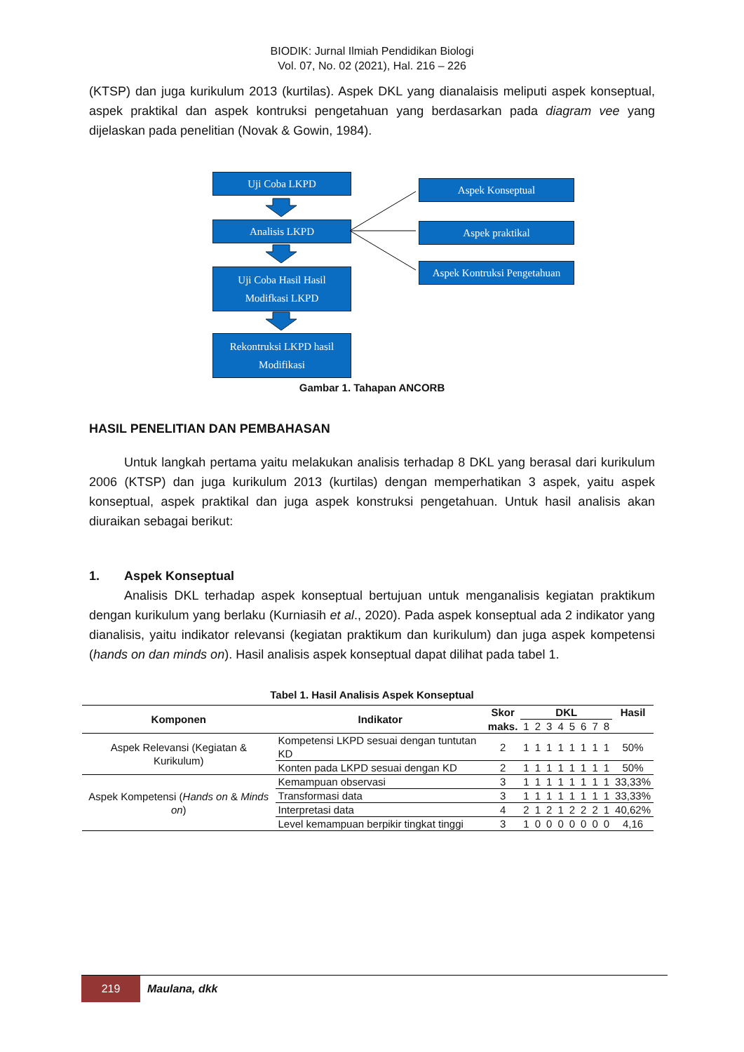BIODIK: Jurnal Ilmiah Pendidikan Biologi
Vol. 07, No. 02 (2021), Hal. 216 – 226
(KTSP) dan juga kurikulum 2013 (kurtilas). Aspek DKL yang dianalaisis meliputi aspek konseptual, aspek praktikal dan aspek kontruksi pengetahuan yang berdasarkan pada diagram vee yang dijelaskan pada penelitian (Novak & Gowin, 1984).
Uji Coba LKPD
Analisis LKPD
Uji Coba Hasil Hasil
Modifkasi LKPD
Rekontruksi LKPD hasil
Modifikasi
Aspek Konseptual
Aspek praktikal
Aspek Kontruksi Pengetahuan
Gambar 1. Tahapan ANCORB
HASIL PENELITIAN DAN PEMBAHASAN
Untuk langkah pertama yaitu melakukan analisis terhadap 8 DKL yang berasal dari kurikulum 2006 (KTSP) dan juga kurikulum 2013 (kurtilas) dengan memperhatikan 3 aspek, yaitu aspek konseptual, aspek praktikal dan juga aspek konstruksi pengetahuan. Untuk hasil analisis akan diuraikan sebagai berikut:
1. Aspek Konseptual
Analisis DKL terhadap aspek konseptual bertujuan untuk menganalisis kegiatan praktikum dengan kurikulum yang berlaku (Kurniasih et al., 2020). Pada aspek konseptual ada 2 indikator yang dianalisis, yaitu indikator relevansi (kegiatan praktikum dan kurikulum) dan juga aspek kompetensi (hands on dan minds on). Hasil analisis aspek konseptual dapat dilihat pada tabel 1.
Tabel 1. Hasil Analisis Aspek Konseptual
| Komponen | Indikator | Skor | DKL | | | | | | | | Hasil |
| --- | --- | --- | --- | --- | --- | --- | --- | --- | --- | --- | --- |
| | | maks. | 1 | 2 | 3 | 4 | 5 | 6 | 7 | 8 | |
| Aspek Relevansi (Kegiatan & Kurikulum) | Kompetensi LKPD sesuai dengan tuntutan KD | 2 | 1 | 1 | 1 | 1 | 1 | 1 | 1 | 1 | 50% |
| | Konten pada LKPD sesuai dengan KD | 2 | 1 | 1 | 1 | 1 | 1 | 1 | 1 | 1 | 50% |
| Aspek Kompetensi ( Hands on & Minds on ) | Kemampuan observasi | 3 | 1 | 1 | 1 | 1 | 1 | 1 | 1 | 1 | 33,33% |
| | Transformasi data | 3 | 1 | 1 | 1 | 1 | 1 | 1 | 1 | 1 | 33,33% |
| | Interpretasi data | 4 | 2 | 1 | 2 | 1 | 2 | 2 | 2 | 1 | 40,62% |
| | Level kemampuan berpikir tingkat tinggi | 3 | 1 | 0 | 0 | 0 | 0 | 0 | 0 | 0 | 4,16 |
219
Maulana, dkk